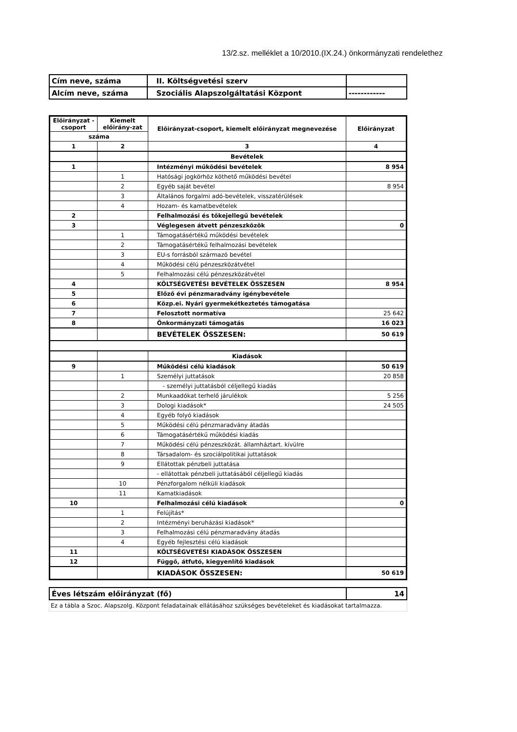13/2.sz. melléklet a 10/2010.(IX.24.) önkormányzati rendelethez
| Cím neve, száma | II. Költségvetési szerv | |
| Alcím neve, száma | Szociális Alapszolgáltatási Központ | ------------ |
| Előirányzat -csoport | Kiemelt előirány-zat | Előirányzat-csoport, kiemelt előirányzat megnevezése | Előirányzat |
| --- | --- | --- | --- |
| száma | | | |
| 1 | 2 | 3 | 4 |
| | | Bevételek | |
| 1 | | Intézményi működési bevételek | 8 954 |
| | 1 | Hatósági jogkörhöz köthető működési bevétel | |
| | 2 | Egyéb saját bevétel | 8 954 |
| | 3 | Általános forgalmi adó-bevételek, visszatérülések | |
| | 4 | Hozam- és kamatbevételek | |
| 2 | | Felhalmozási és tőkejellegű bevételek | |
| 3 | | Véglegesen átvett pénzeszközök | 0 |
| | 1 | Támogatásértékű működési bevételek | |
| | 2 | Támogatásértékű felhalmozási bevételek | |
| | 3 | EU-s forrásból származó bevétel | |
| | 4 | Működési célú pénzeszközátvétel | |
| | 5 | Felhalmozási célú pénzeszközátvétel | |
| 4 | | KÖLTSÉGVETÉSI BEVÉTELEK ÖSSZESEN | 8 954 |
| 5 | | Előző évi pénzmaradvány igénybevétele | |
| 6 | | Közp.ei. Nyári gyermekétkeztetés támogatása | |
| 7 | | Felosztott normatíva | 25 642 |
| 8 | | Önkormányzati támogatás | 16 023 |
| | | BEVÉTELEK ÖSSZESEN: | 50 619 |
| | | Kiadások | |
| 9 | | Működési célú kiadások | 50 619 |
| | 1 | Személyi juttatások | 20 858 |
| | | - személyi juttatásból céljellegű kiadás | |
| | 2 | Munkaadókat terhelő járulékok | 5 256 |
| | 3 | Dologi kiadások* | 24 505 |
| | 4 | Egyéb folyó kiadások | |
| | 5 | Működési célú pénzmaradvány átadás | |
| | 6 | Támogatásértékű működési kiadás | |
| | 7 | Működési célú pénzeszközát. államháztart. kívülre | |
| | 8 | Társadalom- és szociálpolitikai juttatások | |
| | 9 | Ellátottak pénzbeli juttatása | |
| | | - ellátottak pénzbeli juttatásából céljellegű kiadás | |
| | 10 | Pénzforgalom nélküli kiadások | |
| | 11 | Kamatkiadások | |
| 10 | | Felhalmozási célú kiadások | 0 |
| | 1 | Felújítás* | |
| | 2 | Intézményi beruházási kiadások* | |
| | 3 | Felhalmozási célú pénzmaradvány átadás | |
| | 4 | Egyéb fejlesztési célú kiadások | |
| 11 | | KÖLTSÉGVETÉSI KIADÁSOK ÖSSZESEN | |
| 12 | | Függő, átfutó, kiegyenlítő kiadások | |
| | | KIADÁSOK ÖSSZESEN: | 50 619 |
| Éves létszám előirányzat (fő) | 14 |
Ez a tábla a Szoc. Alapszolg. Központ feladatainak ellátásához szükséges bevételeket és kiadásokat tartalmazza.